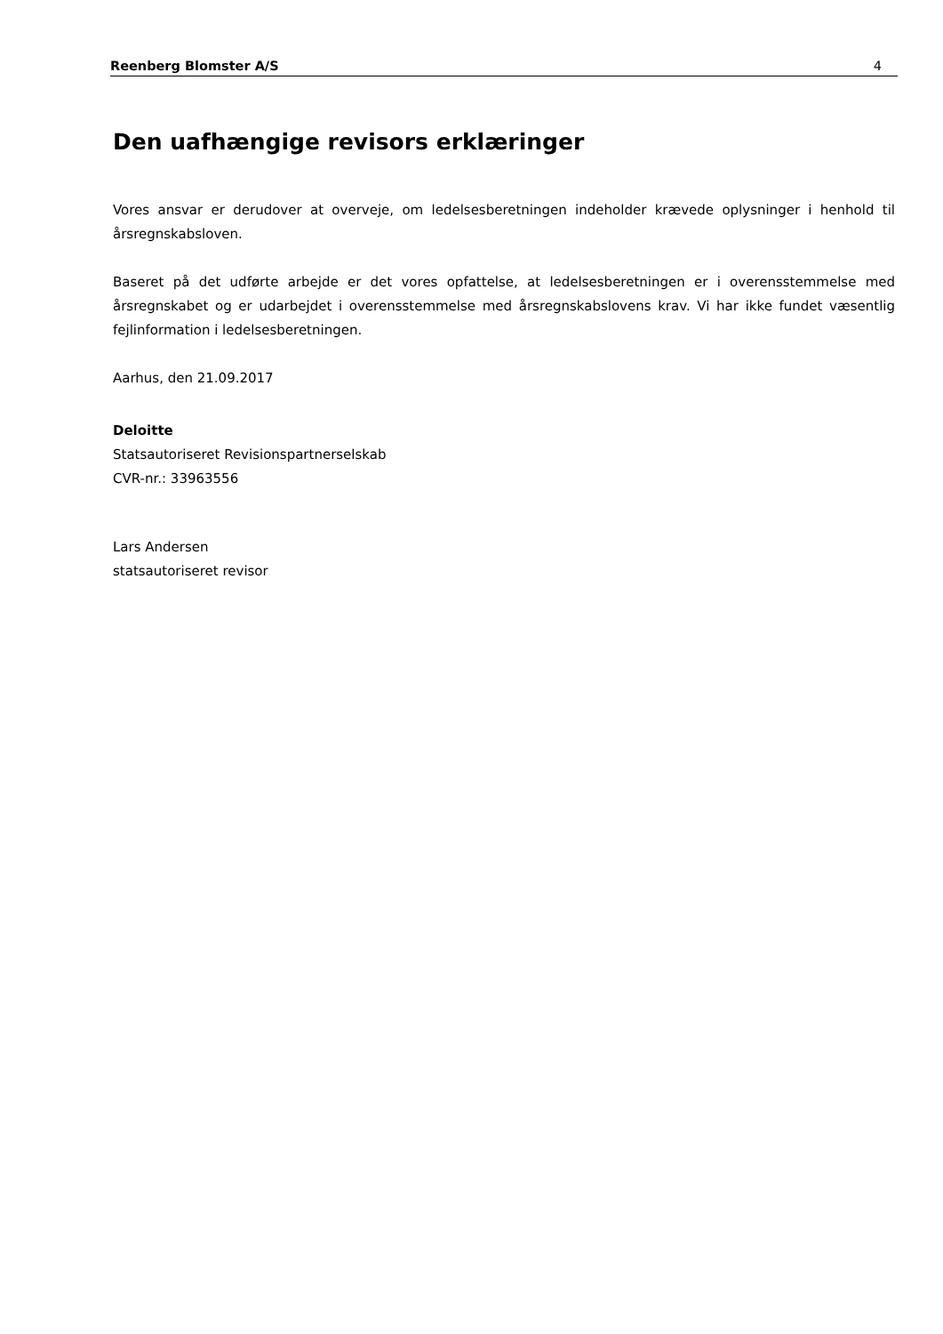Reenberg Blomster A/S 4
Den uafhængige revisors erklæringer
Vores ansvar er derudover at overveje, om ledelsesberetningen indeholder krævede oplysninger i henhold til årsregnskabsloven.
Baseret på det udførte arbejde er det vores opfattelse, at ledelsesberetningen er i overensstemmelse med årsregnskabet og er udarbejdet i overensstemmelse med årsregnskabslovens krav. Vi har ikke fundet væsentlig fejlinformation i ledelsesberetningen.
Aarhus, den 21.09.2017
Deloitte
Statsautoriseret Revisionspartnerselskab
CVR-nr.: 33963556
Lars Andersen
statsautoriseret revisor